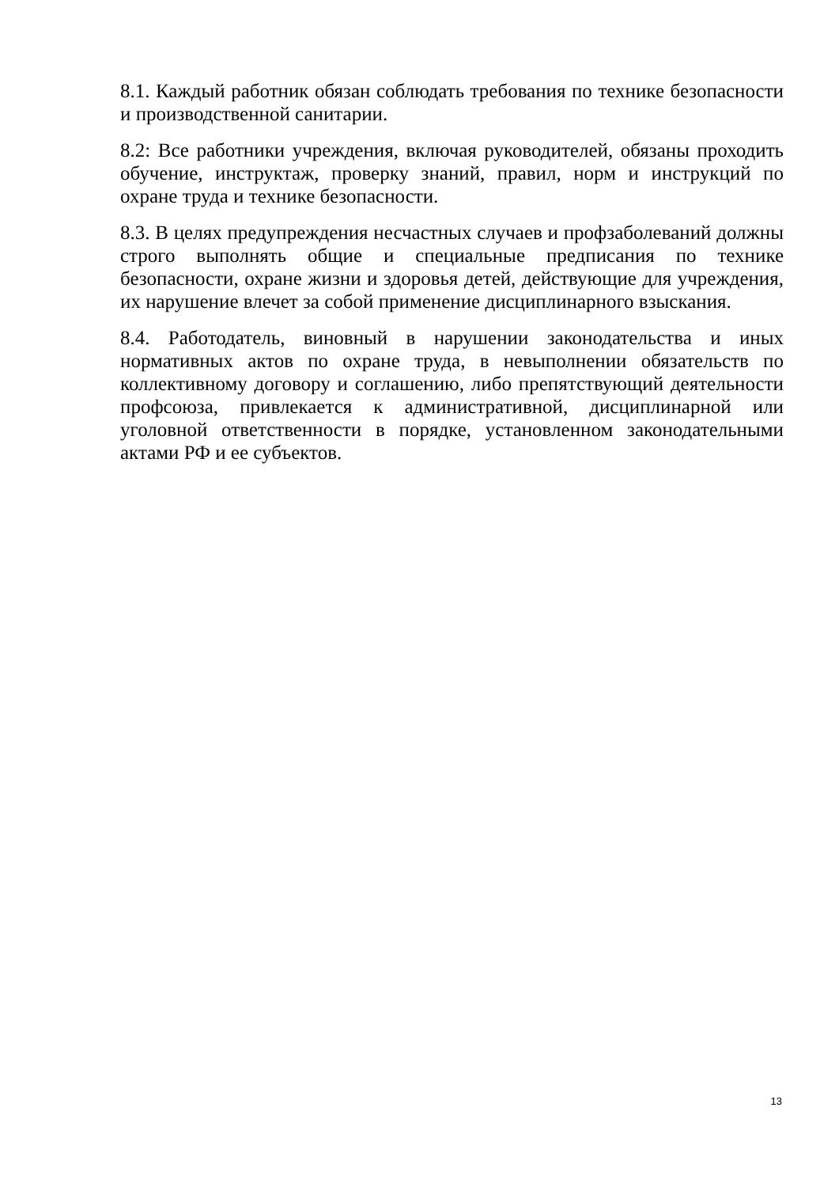8.1. Каждый работник обязан соблюдать требования по технике безопасности и производственной санитарии.
8.2: Все работники учреждения, включая руководителей, обязаны проходить обучение, инструктаж, проверку знаний, правил, норм и инструкций по охране труда и технике безопасности.
8.3. В целях предупреждения несчастных случаев и профзаболеваний должны строго выполнять общие и специальные предписания по технике безопасности, охране жизни и здоровья детей, действующие для учреждения, их нарушение влечет за собой применение дисциплинарного взыскания.
8.4. Работодатель, виновный в нарушении законодательства и иных нормативных актов по охране труда, в невыполнении обязательств по коллективному договору и соглашению, либо препятствующий деятельности профсоюза, привлекается к административной, дисциплинарной или уголовной ответственности в порядке, установленном законодательными актами РФ и ее субъектов.
13